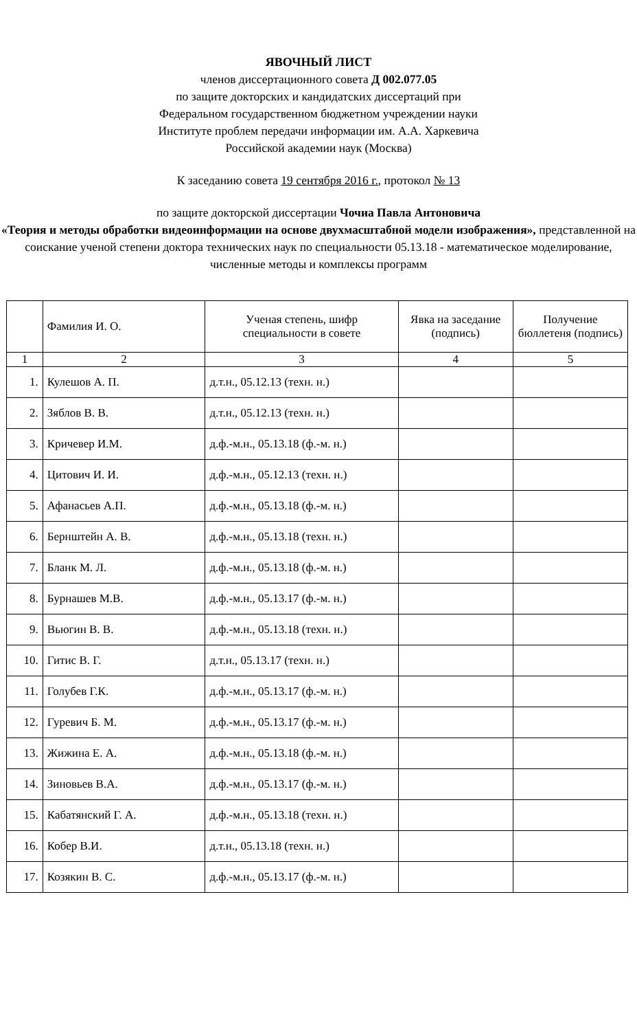ЯВОЧНЫЙ ЛИСТ
членов диссертационного совета Д 002.077.05
по защите докторских и кандидатских диссертаций при
Федеральном государственном бюджетном учреждении науки
Институте проблем передачи информации им. А.А. Харкевича
Российской академии наук (Москва)
К заседанию совета 19 сентября 2016 г., протокол № 13
по защите докторской диссертации Чочиа Павла Антоновича
«Теория и методы обработки видеоинформации на основе двухмасштабной модели изображения», представленной на соискание ученой степени доктора технических наук по специальности 05.13.18 - математическое моделирование, численные методы и комплексы программ
| | Фамилия И. О. | Ученая степень, шифр специальности в совете | Явка на заседание (подпись) | Получение бюллетеня (подпись) |
| --- | --- | --- | --- | --- |
| 1 | 2 | 3 | 4 | 5 |
| 1. | Кулешов А. П. | д.т.н., 05.12.13 (техн. н.) | | |
| 2. | Зяблов В. В. | д.т.н., 05.12.13 (техн. н.) | | |
| 3. | Кричевер И.М. | д.ф.-м.н., 05.13.18 (ф.-м. н.) | | |
| 4. | Цитович И. И. | д.ф.-м.н., 05.12.13 (техн. н.) | | |
| 5. | Афанасьев А.П. | д.ф.-м.н., 05.13.18 (ф.-м. н.) | | |
| 6. | Бернштейн А. В. | д.ф.-м.н., 05.13.18 (техн. н.) | | |
| 7. | Бланк М. Л. | д.ф.-м.н., 05.13.18 (ф.-м. н.) | | |
| 8. | Бурнашев М.В. | д.ф.-м.н., 05.13.17 (ф.-м. н.) | | |
| 9. | Вьюгин В. В. | д.ф.-м.н., 05.13.18 (техн. н.) | | |
| 10. | Гитис В. Г. | д.т.н., 05.13.17 (техн. н.) | | |
| 11. | Голубев Г.К. | д.ф.-м.н., 05.13.17 (ф.-м. н.) | | |
| 12. | Гуревич Б. М. | д.ф.-м.н., 05.13.17 (ф.-м. н.) | | |
| 13. | Жижина Е. А. | д.ф.-м.н., 05.13.18 (ф.-м. н.) | | |
| 14. | Зиновьев В.А. | д.ф.-м.н., 05.13.17 (ф.-м. н.) | | |
| 15. | Кабатянский Г. А. | д.ф.-м.н., 05.13.18 (техн. н.) | | |
| 16. | Кобер В.И. | д.т.н., 05.13.18 (техн. н.) | | |
| 17. | Козякин В. С. | д.ф.-м.н., 05.13.17 (ф.-м. н.) | | |